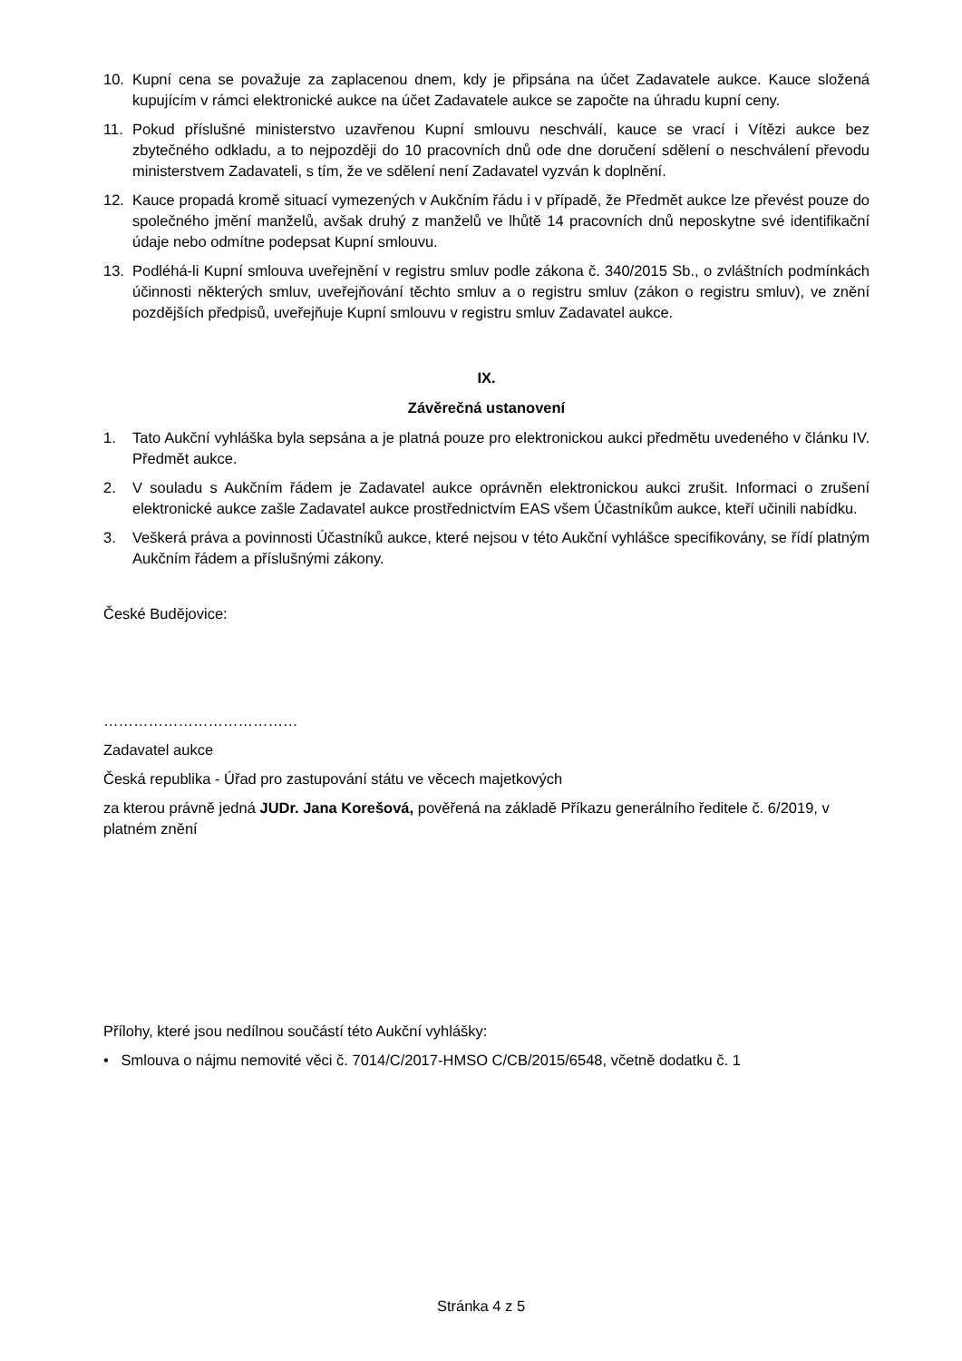10. Kupní cena se považuje za zaplacenou dnem, kdy je připsána na účet Zadavatele aukce. Kauce složená kupujícím v rámci elektronické aukce na účet Zadavatele aukce se započte na úhradu kupní ceny.
11. Pokud příslušné ministerstvo uzavřenou Kupní smlouvu neschválí, kauce se vrací i Vítězi aukce bez zbytečného odkladu, a to nejpozději do 10 pracovních dnů ode dne doručení sdělení o neschválení převodu ministerstvem Zadavateli, s tím, že ve sdělení není Zadavatel vyzván k doplnění.
12. Kauce propadá kromě situací vymezených v Aukčním řádu i v případě, že Předmět aukce lze převést pouze do společného jmění manželů, avšak druhý z manželů ve lhůtě 14 pracovních dnů neposkytne své identifikační údaje nebo odmítne podepsat Kupní smlouvu.
13. Podléhá-li Kupní smlouva uveřejnění v registru smluv podle zákona č. 340/2015 Sb., o zvláštních podmínkách účinnosti některých smluv, uveřejňování těchto smluv a o registru smluv (zákon o registru smluv), ve znění pozdějších předpisů, uveřejňuje Kupní smlouvu v registru smluv Zadavatel aukce.
IX.
Závěrečná ustanovení
1. Tato Aukční vyhláška byla sepsána a je platná pouze pro elektronickou aukci předmětu uvedeného v článku IV. Předmět aukce.
2. V souladu s Aukčním řádem je Zadavatel aukce oprávněn elektronickou aukci zrušit. Informaci o zrušení elektronické aukce zašle Zadavatel aukce prostřednictvím EAS všem Účastníkům aukce, kteří učinili nabídku.
3. Veškerá práva a povinnosti Účastníků aukce, které nejsou v této Aukční vyhlášce specifikovány, se řídí platným Aukčním řádem a příslušnými zákony.
České Budějovice:
…………………………………
Zadavatel aukce
Česká republika - Úřad pro zastupování státu ve věcech majetkových
za kterou právně jedná JUDr. Jana Korešová, pověřená na základě Příkazu generálního ředitele č. 6/2019, v platném znění
Přílohy, které jsou nedílnou součástí této Aukční vyhlášky:
• Smlouva o nájmu nemovité věci č. 7014/C/2017-HMSO C/CB/2015/6548, včetně dodatku č. 1
Stránka 4 z 5